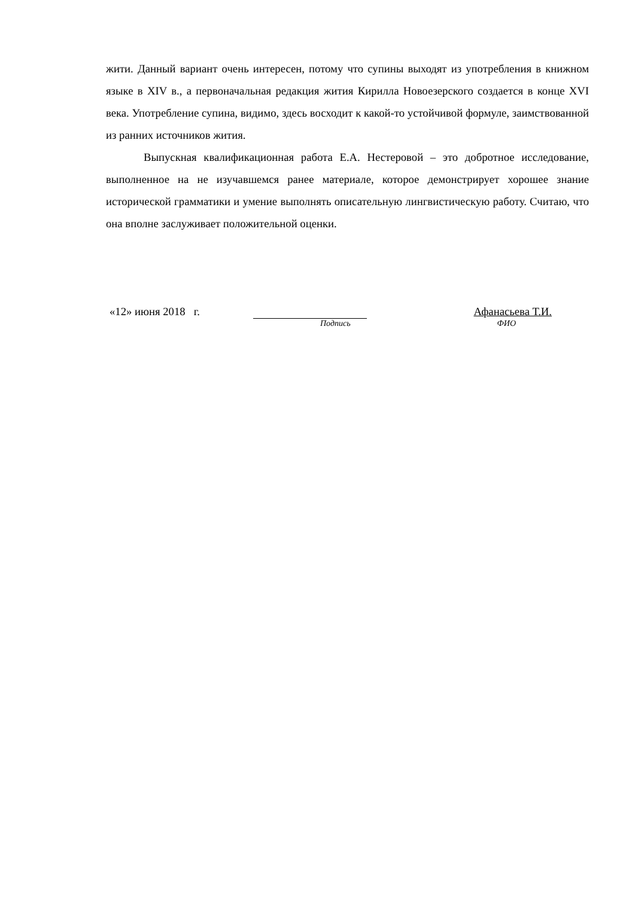жити. Данный вариант очень интересен, потому что супины выходят из употребления в книжном языке в XIV в., а первоначальная редакция жития Кирилла Новоезерского создается в конце XVI века. Употребление супина, видимо, здесь восходит к какой-то устойчивой формуле, заимствованной из ранних источников жития.
Выпускная квалификационная работа Е.А. Нестеровой – это добротное исследование, выполненное на не изучавшемся ранее материале, которое демонстрирует хорошее знание исторической грамматики и умение выполнять описательную лингвистическую работу. Считаю, что она вполне заслуживает положительной оценки.
«12» июня 2018 г. Афанасьева Т.И.
Подпись ФИО